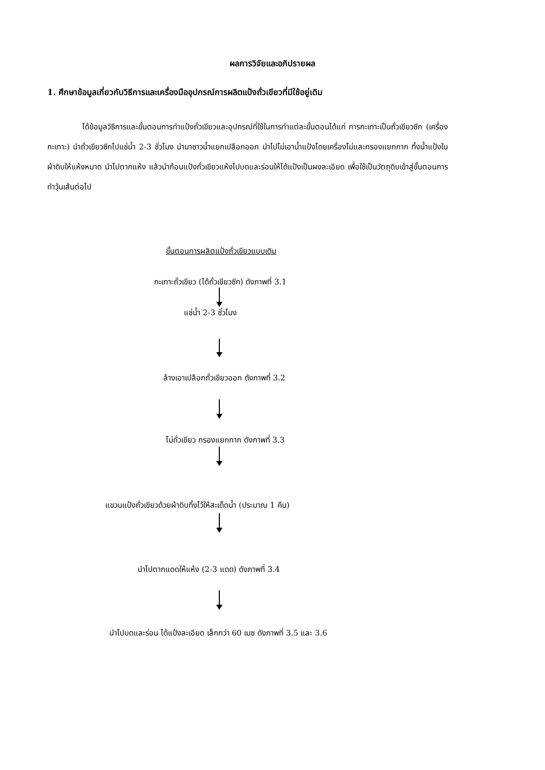ผลการวิจัยและอภิปรายผล
1. ศึกษาข้อมูลเกี่ยวกับวิธีการและเครื่องมืออุปกรณ์การผลิตแป้งถั่วเขียวที่มีใช้อยู่เดิม
ได้ข้อมูลวิธีการและขั้นตอนการทำแป้งถั่วเขียวและอุปกรณ์ที่ใช้ในการทำแต่ละขั้นตอนได้แก่ การกะเทาะเป็นถั่วเขียวซีก (เครื่องกะเทาะ) นำถั่วเขียวซีกไปแช่น้ำ 2-3 ชั่วโมง นำมาซาวน้ำแยกเปลือกออก นำไปโม่เอาน้ำแป้งโดยเครื่องโม่และกรองแยกกาก ทิ้งน้ำแป้งในผ้าดิบให้แห้งหมาด นำไปตากแห้ง แล้วนำก้อนแป้งถั่วเขียวแห้งไปบดและร่อนให้ได้แป้งเป็นผงละเอียด เพื่อใช้เป็นวัตถุดิบเข้าสู่ขั้นตอนการทำวุ้นเส้นต่อไป
ขั้นตอนการผลิตแป้งถั่วเขียวแบบเดิม
กะเทาะถั่วเขียว (ได้ถั่วเขียวซีก) ดังภาพที่ 3.1
แช่น้ำ 2-3 ชั่วโมง
ล้างเอาเปลือกถั่วเขียวออก ดังภาพที่ 3.2
โม่ถั่วเขียว กรองแยกกาก ดังภาพที่ 3.3
แขวนแป้งถั่วเขียวด้วยผ้าดิบทิ้งไว้ให้สะเด็ดน้ำ (ประมาณ 1 คืน)
นำไปตากแดดให้แห้ง (2-3 แดด) ดังภาพที่ 3.4
นำไปบดและร่อน ได้แป้งละเอียด เล็กกว่า 60 เมซ ดังภาพที่ 3.5 และ 3.6